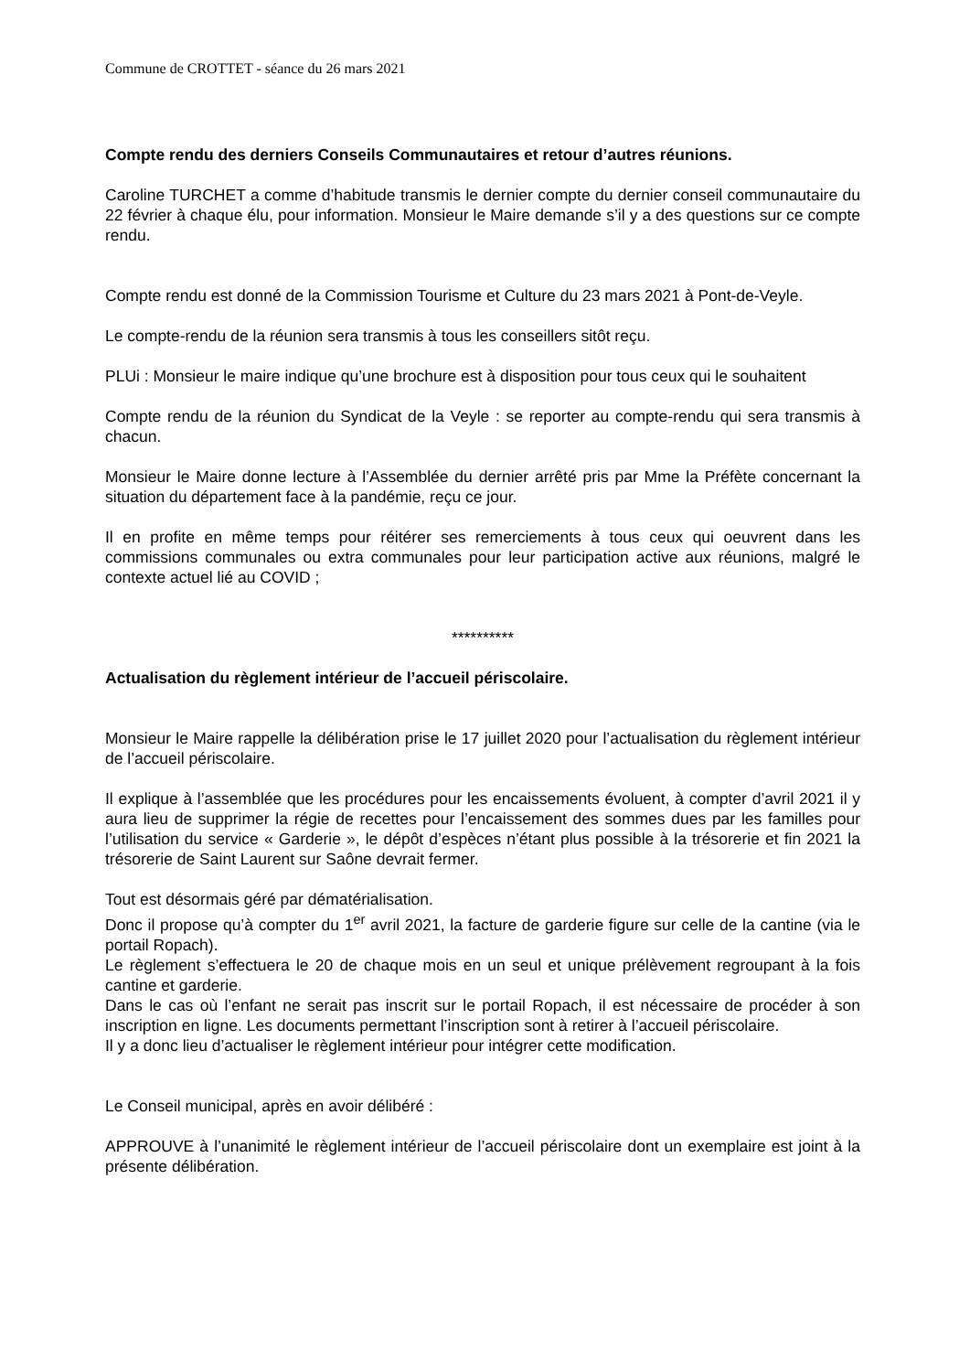Commune de CROTTET - séance du 26 mars 2021
Compte rendu des derniers Conseils Communautaires et retour d’autres réunions.
Caroline TURCHET a comme d’habitude transmis le dernier compte du dernier conseil communautaire du 22 février à chaque élu, pour information. Monsieur le Maire demande s’il y a des questions sur ce compte rendu.
Compte rendu est donné de la Commission Tourisme et Culture du 23 mars 2021 à Pont-de-Veyle.
Le compte-rendu de la réunion sera transmis à tous les conseillers sitôt reçu.
PLUi : Monsieur le maire indique qu’une brochure est à disposition pour tous ceux qui le souhaitent
Compte rendu de la réunion du Syndicat de la Veyle : se reporter au compte-rendu qui sera transmis à chacun.
Monsieur le Maire donne lecture à l’Assemblée du dernier arrêté pris par Mme la Préfète concernant la situation du département face à la pandémie, reçu ce jour.
Il en profite en même temps pour réitérer ses remerciements à tous ceux qui oeuvrent dans les commissions communales ou extra communales pour leur participation active aux réunions, malgré le contexte actuel lié au COVID ;
**********
Actualisation du règlement intérieur de l’accueil périscolaire.
Monsieur le Maire rappelle la délibération prise le 17 juillet 2020 pour l’actualisation du règlement intérieur de l’accueil périscolaire.
Il explique à l’assemblée que les procédures pour les encaissements évoluent, à compter d’avril 2021 il y aura lieu de supprimer la régie de recettes pour l’encaissement des sommes dues par les familles pour l’utilisation du service « Garderie », le dépôt d’espèces n’étant plus possible à la trésorerie et fin 2021 la trésorerie de Saint Laurent sur Saône devrait fermer.
Tout est désormais géré par dématérialisation.
Donc il propose qu’à compter du 1<sup>er</sup> avril 2021, la facture de garderie figure sur celle de la cantine (via le portail Ropach).
Le règlement s’effectuera le 20 de chaque mois en un seul et unique prélèvement regroupant à la fois cantine et garderie.
Dans le cas où l’enfant ne serait pas inscrit sur le portail Ropach, il est nécessaire de procéder à son inscription en ligne. Les documents permettant l’inscription sont à retirer à l’accueil périscolaire.
Il y a donc lieu d’actualiser le règlement intérieur pour intégrer cette modification.
Le Conseil municipal, après en avoir délibéré :
APPROUVE à l’unanimité le règlement intérieur de l’accueil périscolaire dont un exemplaire est joint à la présente délibération.